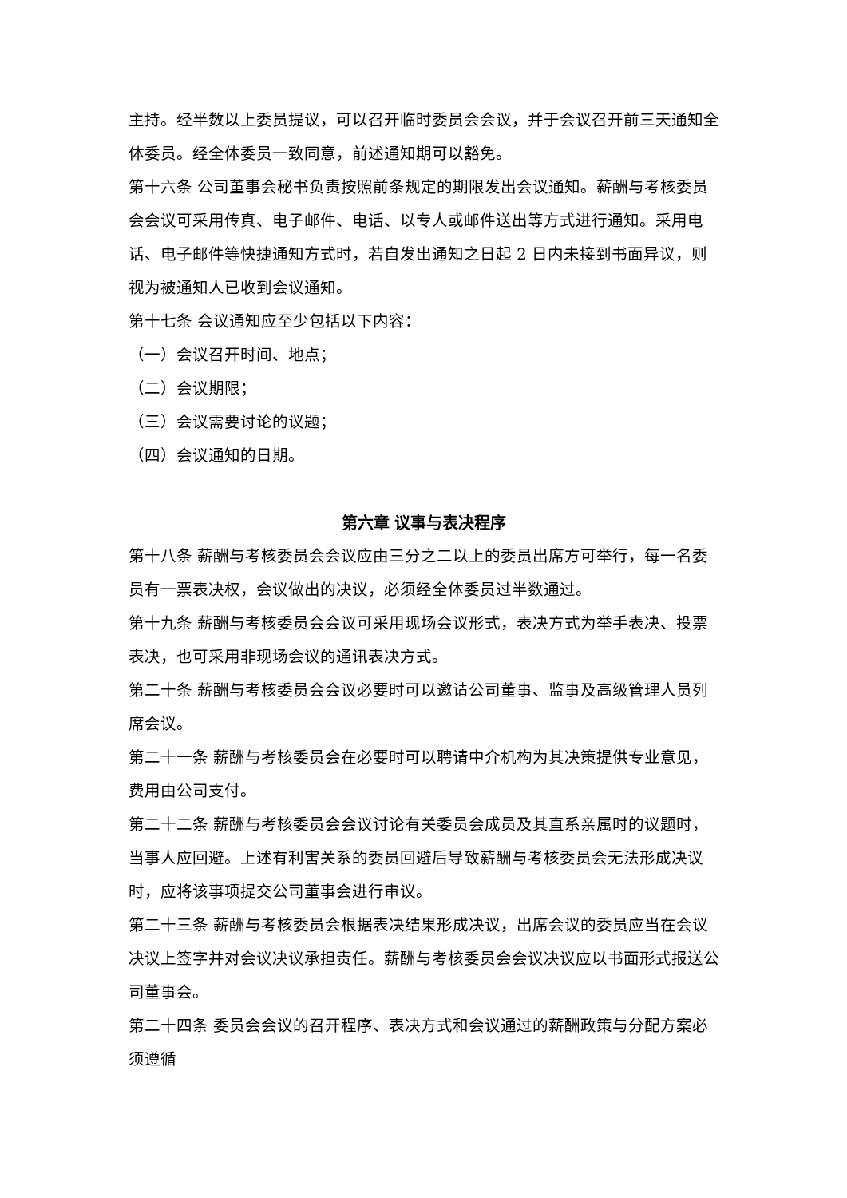主持。经半数以上委员提议，可以召开临时委员会会议，并于会议召开前三天通知全体委员。经全体委员一致同意，前述通知期可以豁免。
第十六条 公司董事会秘书负责按照前条规定的期限发出会议通知。薪酬与考核委员会会议可采用传真、电子邮件、电话、以专人或邮件送出等方式进行通知。采用电话、电子邮件等快捷通知方式时，若自发出通知之日起 2 日内未接到书面异议，则视为被通知人已收到会议通知。
第十七条 会议通知应至少包括以下内容：
（一）会议召开时间、地点；
（二）会议期限；
（三）会议需要讨论的议题；
（四）会议通知的日期。
第六章 议事与表决程序
第十八条 薪酬与考核委员会会议应由三分之二以上的委员出席方可举行，每一名委员有一票表决权，会议做出的决议，必须经全体委员过半数通过。
第十九条 薪酬与考核委员会会议可采用现场会议形式，表决方式为举手表决、投票表决，也可采用非现场会议的通讯表决方式。
第二十条 薪酬与考核委员会会议必要时可以邀请公司董事、监事及高级管理人员列席会议。
第二十一条 薪酬与考核委员会在必要时可以聘请中介机构为其决策提供专业意见，费用由公司支付。
第二十二条 薪酬与考核委员会会议讨论有关委员会成员及其直系亲属时的议题时，当事人应回避。上述有利害关系的委员回避后导致薪酬与考核委员会无法形成决议时，应将该事项提交公司董事会进行审议。
第二十三条 薪酬与考核委员会根据表决结果形成决议，出席会议的委员应当在会议决议上签字并对会议决议承担责任。薪酬与考核委员会会议决议应以书面形式报送公司董事会。
第二十四条 委员会会议的召开程序、表决方式和会议通过的薪酬政策与分配方案必须遵循